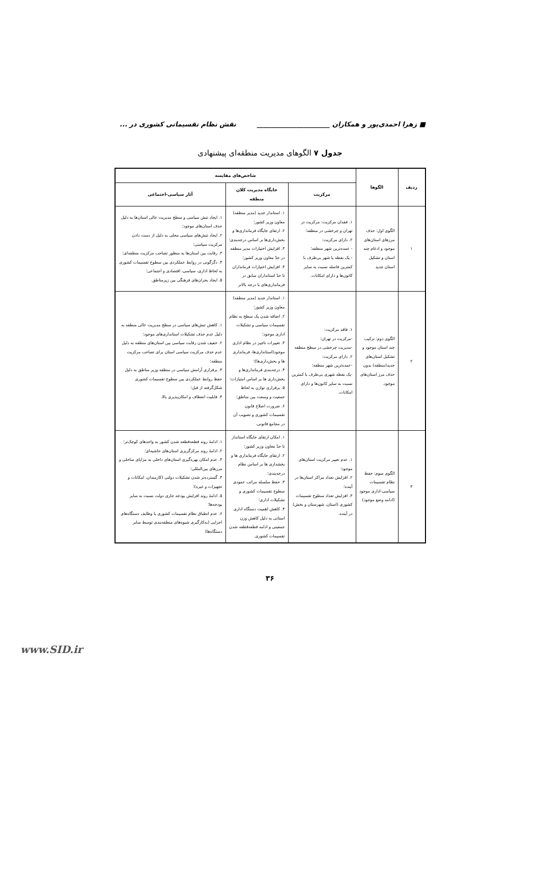■ زهرا احمدی‌پور و همکاران ______________________ نقش نظام تقسیماتی کشوری در ...
جدول ۷ الگوهای مدیریت منطقه‌ای پیشنهادی
| ردیف | الگوها | شاخص‌های مقایسه | | |
| --- | --- | --- | --- | --- |
| | | مرکزیت | جایگاه مدیریت کلان منطقه | آثار سیاسی-اجتماعی |
| ۱ | الگوی اول: حذف مرزهای استان‌های موجود و ادغام چند استان و تشکیل استان جدید | ۱. فقدان مرکزیت: مرکزیت در تهران و چرخشی در منطقه؛ ۲. دارای مرکزیت: - عمده‌ترین شهر منطقه؛ - یک نقطه یا شهر بی‌طرف با کمترین فاصله نسبت به سایر کانون‌ها و دارای امکانات. | ۱. استاندار جدید (مدیر منطقه) معاون وزیر کشور؛ ۲. ارتقای جایگاه فرمانداری‌ها و بخش‌داری‌ها بر اساس درجه‌بندی؛ ۳. افزایش اختیارات مدیر منطقه در حدّ معاون وزیر کشور؛ ۴. افزایش اختیارات فرمانداران تا حدّ استانداران سابق در فرمانداری‌های با درجه بالاتر | ۱. ایجاد تنش سیاسی و سطح مدیریت عالی استان‌ها به دلیل حذف استان‌های موجود؛ ۲. ایجاد تنش‌های سیاسی محلی به دلیل از دست دادن مرکزیت سیاسی؛ ۳. رقابت بین استان‌ها به منظور تصاحب مرکزیت منطقه‌ای؛ ۴. دگرگونی در روابط عملکردی بین سطوح تقسیمات کشوری به لحاظ اداری، سیاسی، اقتصادی و اجتماعی؛ ۵. ایجاد بحران‌های فرهنگی بین زیرمناطق. |
| ۲ | الگوی دوم: ترکیب چند استان موجود و تشکیل استان‌های جدید(منطقه) بدون حذف مرز استان‌های موجود. | ۱. فاقد مرکزیت: -مرکزیت در تهران؛ -مدیریت چرخشی در سطح منطقه ۲. دارای مرکزیت: -عمده‌ترین شهر منطقه؛ -یک نقطه شهری بی‌طرف با کمترین نسبت به سایر کانون‌ها و دارای امکانات. | ۱. استاندار جدید (مدیر منطقه) معاون وزیر کشور؛ ۲. اضافه شدن یک سطح به نظام تقسیمات سیاسی و تشکیلات اداری موجود؛ ۳. تغییرات ناچیز در نظام اداری موجود(استانداری‌ها، فرمانداری ها و بخش‌داری‌ها)؛ ۴. درجه‌بندی فرمانداری‌ها و بخش‌داری ها بر اساس امتیازات؛ ۵. برقراری توازن به لحاظ جمعیت و وسعت بین مناطق؛ ۶. ضرورت اصلاح قانون تقسیمات کشوری و تصویب آن در مجامع قانونی. | ۱. کاهش تنش‌های سیاسی در سطح مدیریت عالی منطقه به دلیل عدم حذف تشکیلات استانداری‌های موجود؛ ۲. خفیف شدن رقابت سیاسی بین استان‌های منطقه به دلیل عدم حذف مرکزیت سیاسی استان برای تصاحب مرکزیت منطقه؛ ۳. برقراری آرامش سیاسی در منطقه وزیر مناطق به دلیل حفظ روابط عملکردی بین سطوح تقسیمات کشوری شکل‌گرفته از قبل؛ ۴. قابلیت انعطاف و امکان‌پذیری بالا. |
| ۳ | الگوی سوم: حفظ نظام تقسیمات سیاسی-اداری موجود (ادامه وضع موجود) | ۱. عدم تغییر مرکزیت استان‌های موجود؛ ۲. افزایش تعداد مراکز استان‌ها در آینده؛ ۳. افزایش تعداد سطوح تقسیمات کشوری (استان، شهرستان و بخش) در آینده. | ۱. امکان ارتقای جایگاه استاندار تا حدّ معاون وزیر کشور؛ ۲. ارتقای جایگاه فرمانداری ها و بخشداری ها بر اساس نظام درجه‌بندی؛ ۳. حفظ سلسله مراتب عمودی سطوح تقسیمات کشوری و تشکیلات اداری؛ ۴. کاهش اهمیت دستگاه اداری استانی به دلیل کاهش وزن جمعیتی و ادامه قطعه‌قطعه شدن تقسیمات کشوری. | ۱. ادامهٔ روند قطعه‌قطعه شدن کشور به واحدهای کوچک‌تر؛ ۲. ادامهٔ روند مرکزگریزی استان‌های حاشیه‌ای؛ ۳. عدم امکان بهره‌گیری استان‌های داخلی به مزایای ساحلی و مرزهای بین‌المللی؛ ۴. گسترده‌تر شدن تشکیلات دولتی (کارمندان، امکانات و تجهیزات و غیره)؛ ۵. ادامهٔ روند افزایش بودجه جاری دولت نسبت به سایر بودجه‌ها؛ ۶. عدم انطباق نظام تقسیمات کشوری با وظایف دستگاه‌های اجرایی (به‌کارگیری شیوه‌های منطقه‌بندی توسط سایر دستگاه‌ها) |
۳۶
www.SID.ir